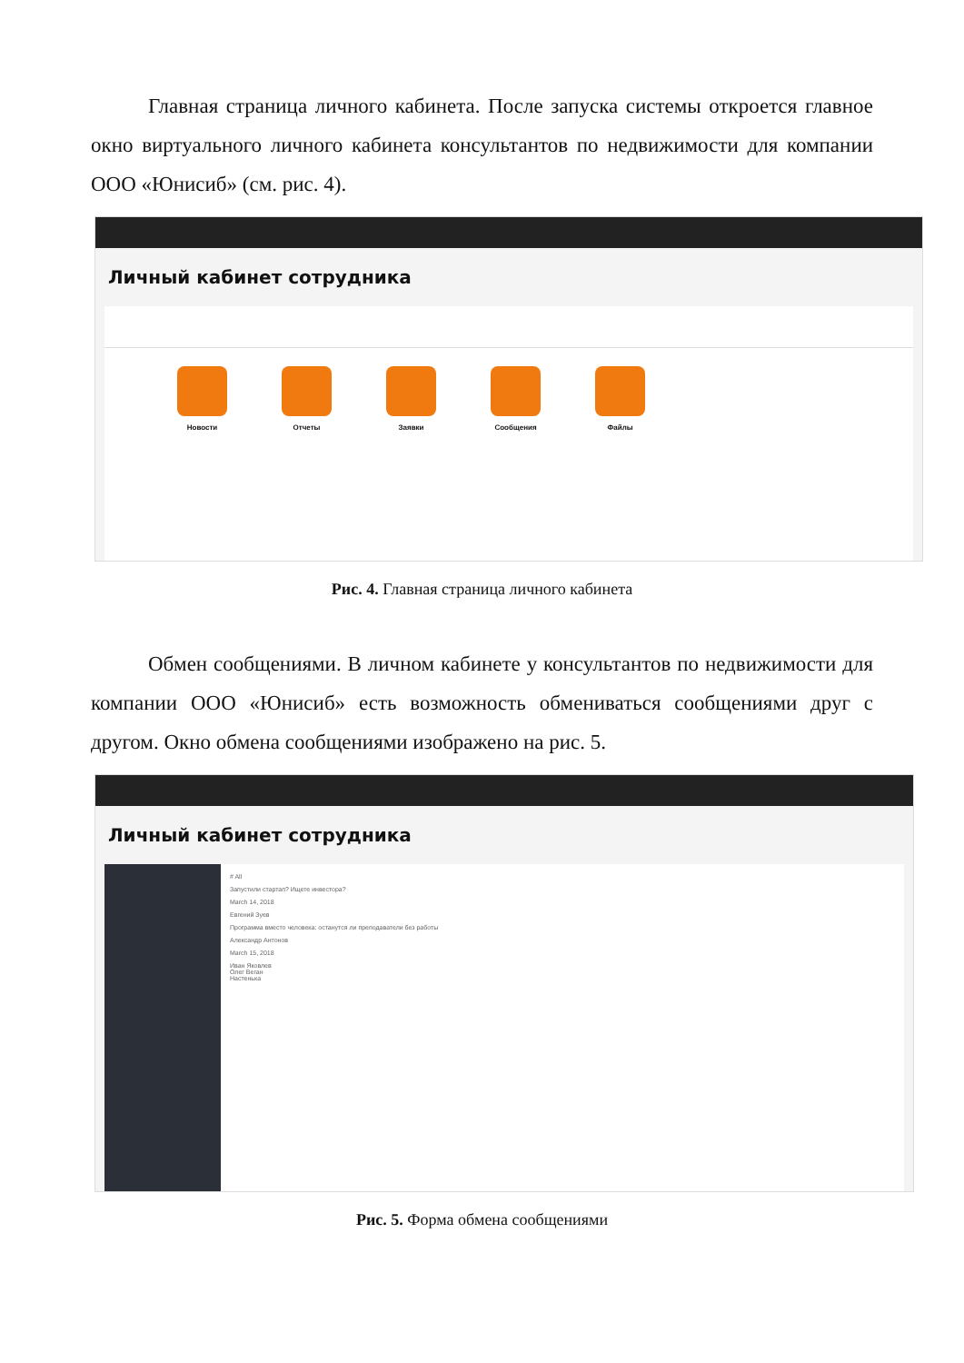Главная страница личного кабинета. После запуска системы откроется главное окно виртуального личного кабинета консультантов по недвижимости для компании ООО «Юнисиб» (см. рис. 4).
Личный кабинет сотрудника
Новости Отчеты Заявки Сообщения Файлы
Рис. 4. Главная страница личного кабинета
Обмен сообщениями. В личном кабинете у консультантов по недвижимости для компании ООО «Юнисиб» есть возможность обмениваться сообщениями друг с другом. Окно обмена сообщениями изображено на рис. 5.
Личный кабинет сотрудника
# All
Запустили стартап? Ищете инвестора?
March 14, 2018
Евгений Зуев
Программа вместо человека: останутся ли преподаватели без работы
Александр Антонов
March 15, 2018
Иван Яковлев
Олег Веган
Настенька
Рис. 5. Форма обмена сообщениями